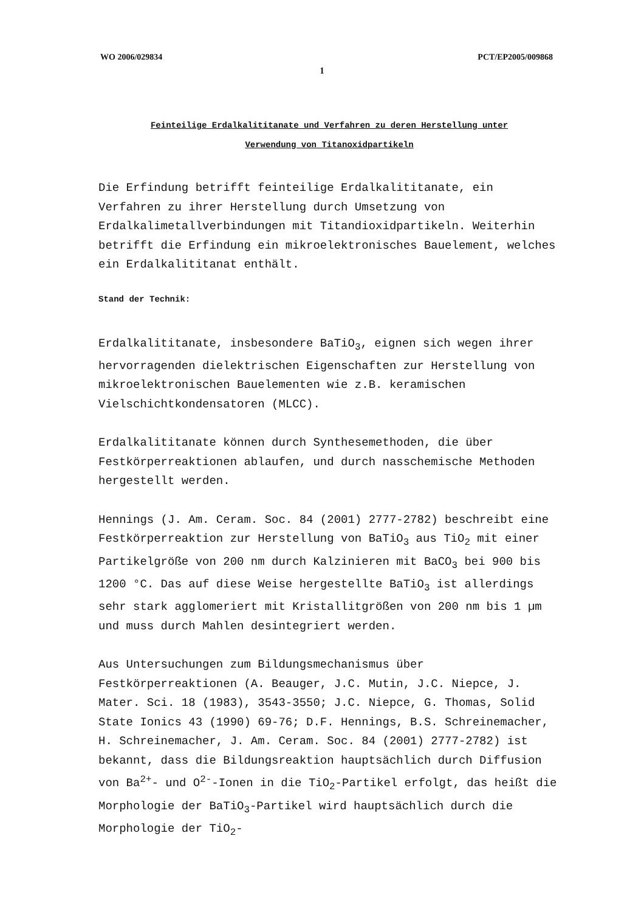WO 2006/029834 PCT/EP2005/009868
1
Feinteilige Erdalkalititanate und Verfahren zu deren Herstellung unter
Verwendung von Titanoxidpartikeln
Die Erfindung betrifft feinteilige Erdalkalititanate, ein Verfahren zu ihrer Herstellung durch Umsetzung von Erdalkalimetallverbindungen mit Titandioxidpartikeln. Weiterhin betrifft die Erfindung ein mikroelektronisches Bauelement, welches ein Erdalkalititanat enthält.
Stand der Technik:
Erdalkalititanate, insbesondere BaTiO<sub>3</sub>, eignen sich wegen ihrer hervorragenden dielektrischen Eigenschaften zur Herstellung von mikroelektronischen Bauelementen wie z.B. keramischen Vielschichtkondensatoren (MLCC).
Erdalkalititanate können durch Synthesemethoden, die über Festkörperreaktionen ablaufen, und durch nasschemische Methoden hergestellt werden.
Hennings (J. Am. Ceram. Soc. 84 (2001) 2777-2782) beschreibt eine Festkörperreaktion zur Herstellung von BaTiO<sub>3</sub> aus TiO<sub>2</sub> mit einer Partikelgröße von 200 nm durch Kalzinieren mit BaCO<sub>3</sub> bei 900 bis 1200 °C. Das auf diese Weise hergestellte BaTiO<sub>3</sub> ist allerdings sehr stark agglomeriert mit Kristallitgrößen von 200 nm bis 1 µm und muss durch Mahlen desintegriert werden.
Aus Untersuchungen zum Bildungsmechanismus über Festkörperreaktionen (A. Beauger, J.C. Mutin, J.C. Niepce, J. Mater. Sci. 18 (1983), 3543-3550; J.C. Niepce, G. Thomas, Solid State Ionics 43 (1990) 69-76; D.F. Hennings, B.S. Schreinemacher, H. Schreinemacher, J. Am. Ceram. Soc. 84 (2001) 2777-2782) ist bekannt, dass die Bildungsreaktion hauptsächlich durch Diffusion von Ba<sup>2+</sup>- und O<sup>2-</sup>-Ionen in die TiO<sub>2</sub>-Partikel erfolgt, das heißt die Morphologie der BaTiO<sub>3</sub>-Partikel wird hauptsächlich durch die Morphologie der TiO<sub>2</sub>-